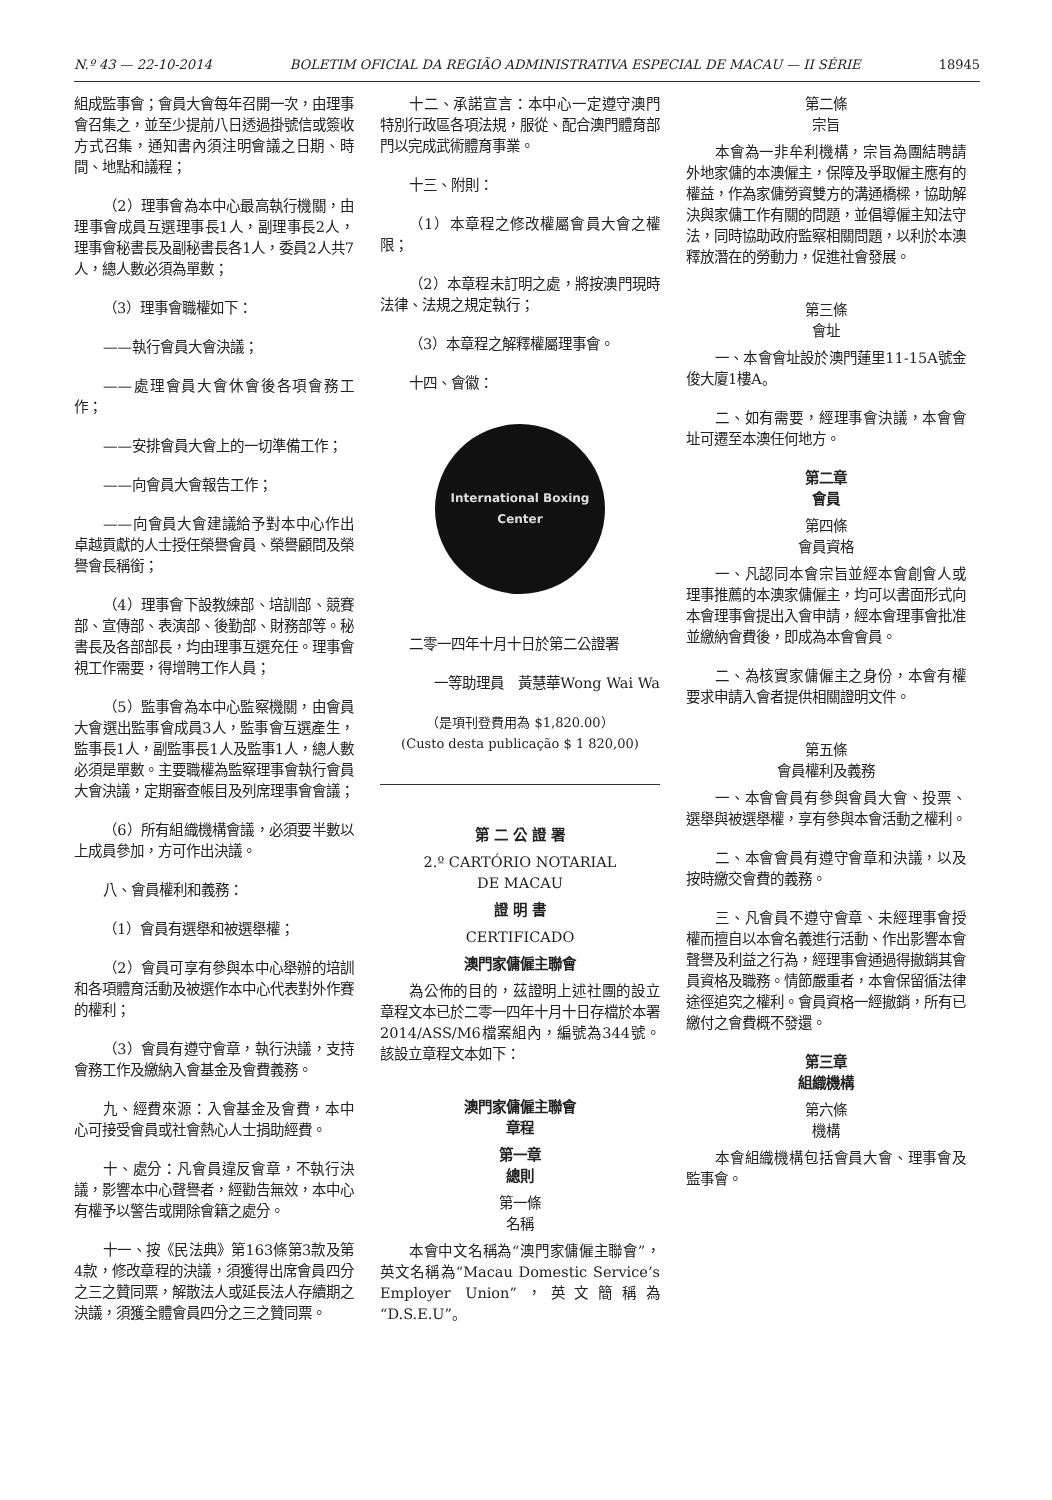N.º 43 — 22-10-2014 BOLETIM OFICIAL DA REGIÃO ADMINISTRATIVA ESPECIAL DE MACAU — II SÉRIE 18945
組成監事會；會員大會每年召開一次，由理事會召集之，並至少提前八日透過掛號信或簽收方式召集，通知書內須注明會議之日期、時間、地點和議程；
（2）理事會為本中心最高執行機關，由理事會成員互選理事長1人，副理事長2人，理事會秘書長及副秘書長各1人，委員2人共7人，總人數必須為單數；
（3）理事會職權如下：
——執行會員大會決議；
——處理會員大會休會後各項會務工作；
——安排會員大會上的一切準備工作；
——向會員大會報告工作；
——向會員大會建議給予對本中心作出卓越貢獻的人士授任榮譽會員、榮譽顧問及榮譽會長稱銜；
（4）理事會下設教練部、培訓部、競賽部、宣傳部、表演部、後勤部、財務部等。秘書長及各部部長，均由理事互選充任。理事會視工作需要，得增聘工作人員；
（5）監事會為本中心監察機關，由會員大會選出監事會成員3人，監事會互選產生，監事長1人，副監事長1人及監事1人，總人數必須是單數。主要職權為監察理事會執行會員大會決議，定期審查帳目及列席理事會會議；
（6）所有組織機構會議，必須要半數以上成員參加，方可作出決議。
八、會員權利和義務：
（1）會員有選舉和被選舉權；
（2）會員可享有參與本中心舉辦的培訓和各項體育活動及被選作本中心代表對外作賽的權利；
（3）會員有遵守會章，執行決議，支持會務工作及繳納入會基金及會費義務。
九、經費來源：入會基金及會費，本中心可接受會員或社會熱心人士捐助經費。
十、處分：凡會員違反會章，不執行決議，影響本中心聲譽者，經勸告無效，本中心有權予以警告或開除會籍之處分。
十一、按《民法典》第163條第3款及第4款，修改章程的決議，須獲得出席會員四分之三之贊同票，解散法人或延長法人存續期之決議，須獲全體會員四分之三之贊同票。
十二、承諾宣言：本中心一定遵守澳門特別行政區各項法規，服從、配合澳門體育部門以完成武術體育事業。
十三、附則：
（1）本章程之修改權屬會員大會之權限；
（2）本章程未訂明之處，將按澳門現時法律、法規之規定執行；
（3）本章程之解釋權屬理事會。
十四、會徽：
International Boxing Center
二零一四年十月十日於第二公證署
一等助理員　黃慧華Wong Wai Wa
（是項刊登費用為 $1,820.00）
(Custo desta publicação $ 1 820,00)
第 二 公 證 署
2.º CARTÓRIO NOTARIAL
DE MACAU
證 明 書
CERTIFICADO
澳門家傭僱主聯會
為公佈的目的，茲證明上述社團的設立章程文本已於二零一四年十月十日存檔於本署2014/ASS/M6檔案組內，編號為344號。該設立章程文本如下：
澳門家傭僱主聯會
章程
第一章
總則
第一條
名稱
本會中文名稱為“澳門家傭僱主聯會”，英文名稱為“Macau Domestic Service’s Employer Union”，英文簡稱為“D.S.E.U”。
第二條
宗旨
本會為一非牟利機構，宗旨為團結聘請外地家傭的本澳僱主，保障及爭取僱主應有的權益，作為家傭勞資雙方的溝通橋樑，協助解決與家傭工作有關的問題，並倡導僱主知法守法，同時協助政府監察相關問題，以利於本澳釋放潛在的勞動力，促進社會發展。
第三條
會址
一、本會會址設於澳門蓮里11-15A號金俊大廈1樓A。
二、如有需要，經理事會決議，本會會址可遷至本澳任何地方。
第二章
會員
第四條
會員資格
一、凡認同本會宗旨並經本會創會人或理事推薦的本澳家傭僱主，均可以書面形式向本會理事會提出入會申請，經本會理事會批准並繳納會費後，即成為本會會員。
二、為核實家傭僱主之身份，本會有權要求申請入會者提供相關證明文件。
第五條
會員權利及義務
一、本會會員有參與會員大會、投票、選舉與被選舉權，享有參與本會活動之權利。
二、本會會員有遵守會章和決議，以及按時繳交會費的義務。
三、凡會員不遵守會章、未經理事會授權而擅自以本會名義進行活動、作出影響本會聲譽及利益之行為，經理事會通過得撤銷其會員資格及職務。情節嚴重者，本會保留循法律途徑追究之權利。會員資格一經撤銷，所有已繳付之會費概不發還。
第三章
組織機構
第六條
機構
本會組織機構包括會員大會、理事會及監事會。